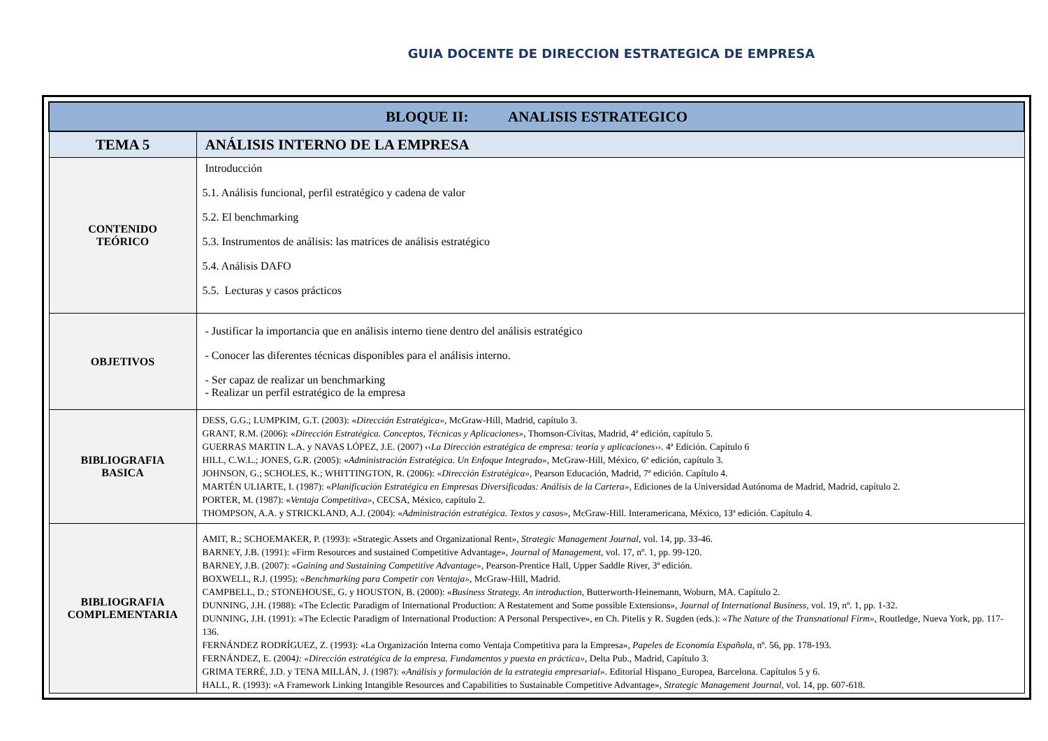GUIA DOCENTE DE DIRECCION ESTRATEGICA DE EMPRESA
| BLOQUE II: ANALISIS ESTRATEGICO | |
| --- | --- |
| TEMA 5 | ANÁLISIS INTERNO DE LA EMPRESA |
| CONTENIDO TEÓRICO | Introducción 5.1. Análisis funcional, perfil estratégico y cadena de valor 5.2. El benchmarking 5.3. Instrumentos de análisis: las matrices de análisis estratégico 5.4. Análisis DAFO 5.5. Lecturas y casos prácticos |
| OBJETIVOS | - Justificar la importancia que en análisis interno tiene dentro del análisis estratégico - Conocer las diferentes técnicas disponibles para el análisis interno. - Ser capaz de realizar un benchmarking - Realizar un perfil estratégico de la empresa |
| BIBLIOGRAFIA BASICA | DESS, G.G.; LUMPKIM, G.T. (2003): « Dirección Estratégica» , McGraw-Hill, Madrid, capítulo 3. GRANT, R.M. (2006): « Dirección Estratégica. Conceptos, Técnicas y Aplicaciones» , Thomson-Cívitas, Madrid, 4ª edición, capítulo 5. GUERRAS MARTIN L.A. y NAVAS LÓPEZ, J.E. (2007) ‹‹ La Dirección estratégica de empresa: teoría y aplicaciones ››. 4ª Edición. Capítulo 6 HILL, C.W.L.; JONES, G.R. (2005): « Administración Estratégica. Un Enfoque Integrado» , McGraw-Hill, México, 6ª edición, capítulo 3. JOHNSON, G.; SCHOLES, K.; WHITTINGTON, R. (2006): «Dirección Estratégica», Pearson Educación, Madrid, 7ª edición. Capítulo 4. MARTÉN ULIARTE, I. (1987): « Planificación Estratégica en Empresas Diversificadas: Análisis de la Cartera» , Ediciones de la Universidad Autónoma de Madrid, Madrid, capítulo 2. PORTER, M. (1987): « Ventaja Competitiva» , CECSA, México, capítulo 2. THOMPSON, A.A. y STRICKLAND, A.J. (2004): « Administración estratégica. Textos y casos» , McGraw-Hill. Interamericana, México, 13ª edición. Capítulo 4. |
| BIBLIOGRAFIA COMPLEMENTARIA | AMIT, R.; SCHOEMAKER, P. (1993): «Strategic Assets and Organizational Rent», Strategic Management Journal , vol. 14, pp. 33-46. BARNEY, J.B. (1991): «Firm Resources and sustained Competitive Advantage», Journal of Management , vol. 17, nº. 1, pp. 99-120. BARNEY, J.B. (2007): «Gaining and Sustaining Competitive Advantage» , Pearson-Prentice Hall, Upper Saddle River, 3ª edición. BOXWELL, R.J. (1995): «Benchmarking para Competir con Ventaja», McGraw-Hill, Madrid. CAMPBELL, D.; STONEHOUSE, G. y HOUSTON, B. (2000): « Business Strategy. An introduction , Butterworth-Heinemann, Woburn, MA. Capítulo 2. DUNNING, J.H. (1988): «The Eclectic Paradigm of International Production: A Restatement and Some possible Extensions», Journal of International Business , vol. 19, nº. 1, pp. 1-32. DUNNING, J.H. (1991): «The Eclectic Paradigm of International Production: A Personal Perspective», en Ch. Pitelis y R. Sugden (eds.): «The Nature of the Transnational Firm» , Routledge, Nueva York, pp. 117-136. FERNÁNDEZ RODRÍGUEZ, Z. (1993): «La Organización Interna como Ventaja Competitiva para la Empresa», Papeles de Economía Española , nº. 56, pp. 178-193. FERNÁNDEZ, E. (2004 ): «Dirección estratégica de la empresa. Fundamentos y puesta en práctica» , Delta Pub., Madrid, Capítulo 3. GRIMA TERRÉ, J.D. y TENA MILLÁN, J. (1987): « Análisis y formulación de la estrategia empresarial» . Editorial Hispano_Europea, Barcelona. Capítulos 5 y 6. HALL, R. (1993): «A Framework Linking Intangible Resources and Capabilities to Sustainable Competitive Advantage», Strategic Management Journal, vol. 14, pp. 607-618. |